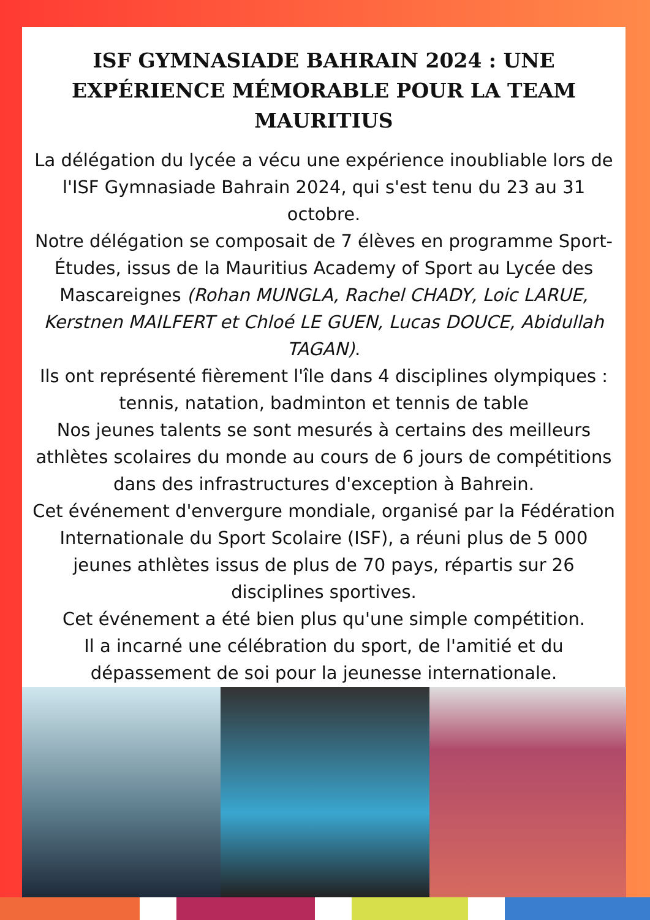ISF GYMNASIADE BAHRAIN 2024 : UNE EXPÉRIENCE MÉMORABLE POUR LA TEAM MAURITIUS
La délégation du lycée a vécu une expérience inoubliable lors de l'ISF Gymnasiade Bahrain 2024, qui s'est tenu du 23 au 31 octobre.
Notre délégation se composait de 7 élèves en programme Sport-Études, issus de la Mauritius Academy of Sport au Lycée des Mascareignes (Rohan MUNGLA, Rachel CHADY, Loic LARUE, Kerstnen MAILFERT et Chloé LE GUEN, Lucas DOUCE, Abidullah TAGAN).
Ils ont représenté fièrement l'île dans 4 disciplines olympiques : tennis, natation, badminton et tennis de table
Nos jeunes talents se sont mesurés à certains des meilleurs athlètes scolaires du monde au cours de 6 jours de compétitions dans des infrastructures d'exception à Bahrein.
Cet événement d'envergure mondiale, organisé par la Fédération Internationale du Sport Scolaire (ISF), a réuni plus de 5 000 jeunes athlètes issus de plus de 70 pays, répartis sur 26 disciplines sportives.
Cet événement a été bien plus qu'une simple compétition.
Il a incarné une célébration du sport, de l'amitié et du dépassement de soi pour la jeunesse internationale.